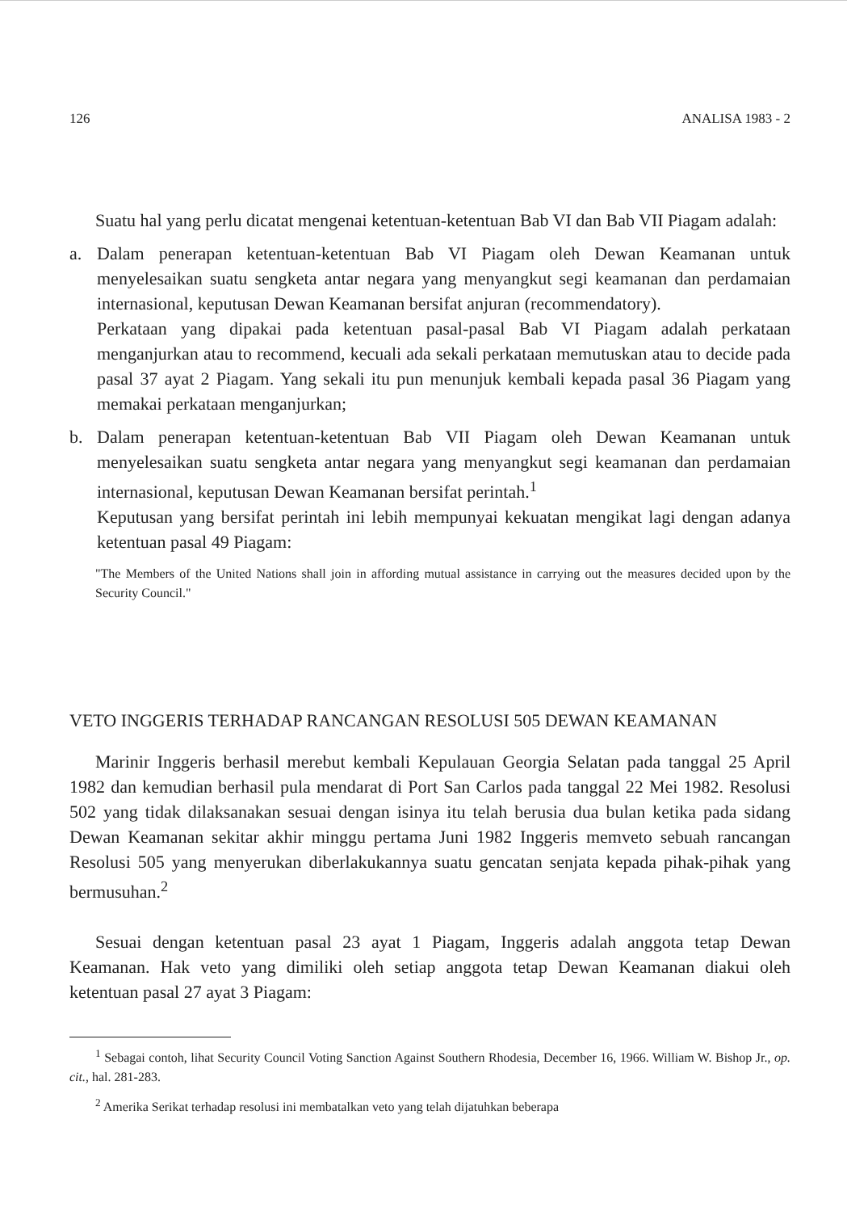126 ANALISA 1983 - 2
Suatu hal yang perlu dicatat mengenai ketentuan-ketentuan Bab VI dan Bab VII Piagam adalah:
a. Dalam penerapan ketentuan-ketentuan Bab VI Piagam oleh Dewan Keamanan untuk menyelesaikan suatu sengketa antar negara yang menyangkut segi keamanan dan perdamaian internasional, keputusan Dewan Keamanan bersifat anjuran (recommendatory).
Perkataan yang dipakai pada ketentuan pasal-pasal Bab VI Piagam adalah perkataan menganjurkan atau to recommend, kecuali ada sekali perkataan memutuskan atau to decide pada pasal 37 ayat 2 Piagam. Yang sekali itu pun menunjuk kembali kepada pasal 36 Piagam yang memakai perkataan menganjurkan;
b. Dalam penerapan ketentuan-ketentuan Bab VII Piagam oleh Dewan Keamanan untuk menyelesaikan suatu sengketa antar negara yang menyangkut segi keamanan dan perdamaian internasional, keputusan Dewan Keamanan bersifat perintah.<sup>1</sup>
Keputusan yang bersifat perintah ini lebih mempunyai kekuatan mengikat lagi dengan adanya ketentuan pasal 49 Piagam:
"The Members of the United Nations shall join in affording mutual assistance in carrying out the measures decided upon by the Security Council."
VETO INGGERIS TERHADAP RANCANGAN RESOLUSI 505 DEWAN KEAMANAN
Marinir Inggeris berhasil merebut kembali Kepulauan Georgia Selatan pada tanggal 25 April 1982 dan kemudian berhasil pula mendarat di Port San Carlos pada tanggal 22 Mei 1982. Resolusi 502 yang tidak dilaksanakan sesuai dengan isinya itu telah berusia dua bulan ketika pada sidang Dewan Keamanan sekitar akhir minggu pertama Juni 1982 Inggeris memveto sebuah rancangan Resolusi 505 yang menyerukan diberlakukannya suatu gencatan senjata kepada pihak-pihak yang bermusuhan.<sup>2</sup>
Sesuai dengan ketentuan pasal 23 ayat 1 Piagam, Inggeris adalah anggota tetap Dewan Keamanan. Hak veto yang dimiliki oleh setiap anggota tetap Dewan Keamanan diakui oleh ketentuan pasal 27 ayat 3 Piagam:
<sup>1</sup> Sebagai contoh, lihat Security Council Voting Sanction Against Southern Rhodesia, December 16, 1966. William W. Bishop Jr., op. cit., hal. 281-283.
<sup>2</sup> Amerika Serikat terhadap resolusi ini membatalkan veto yang telah dijatuhkan beberapa